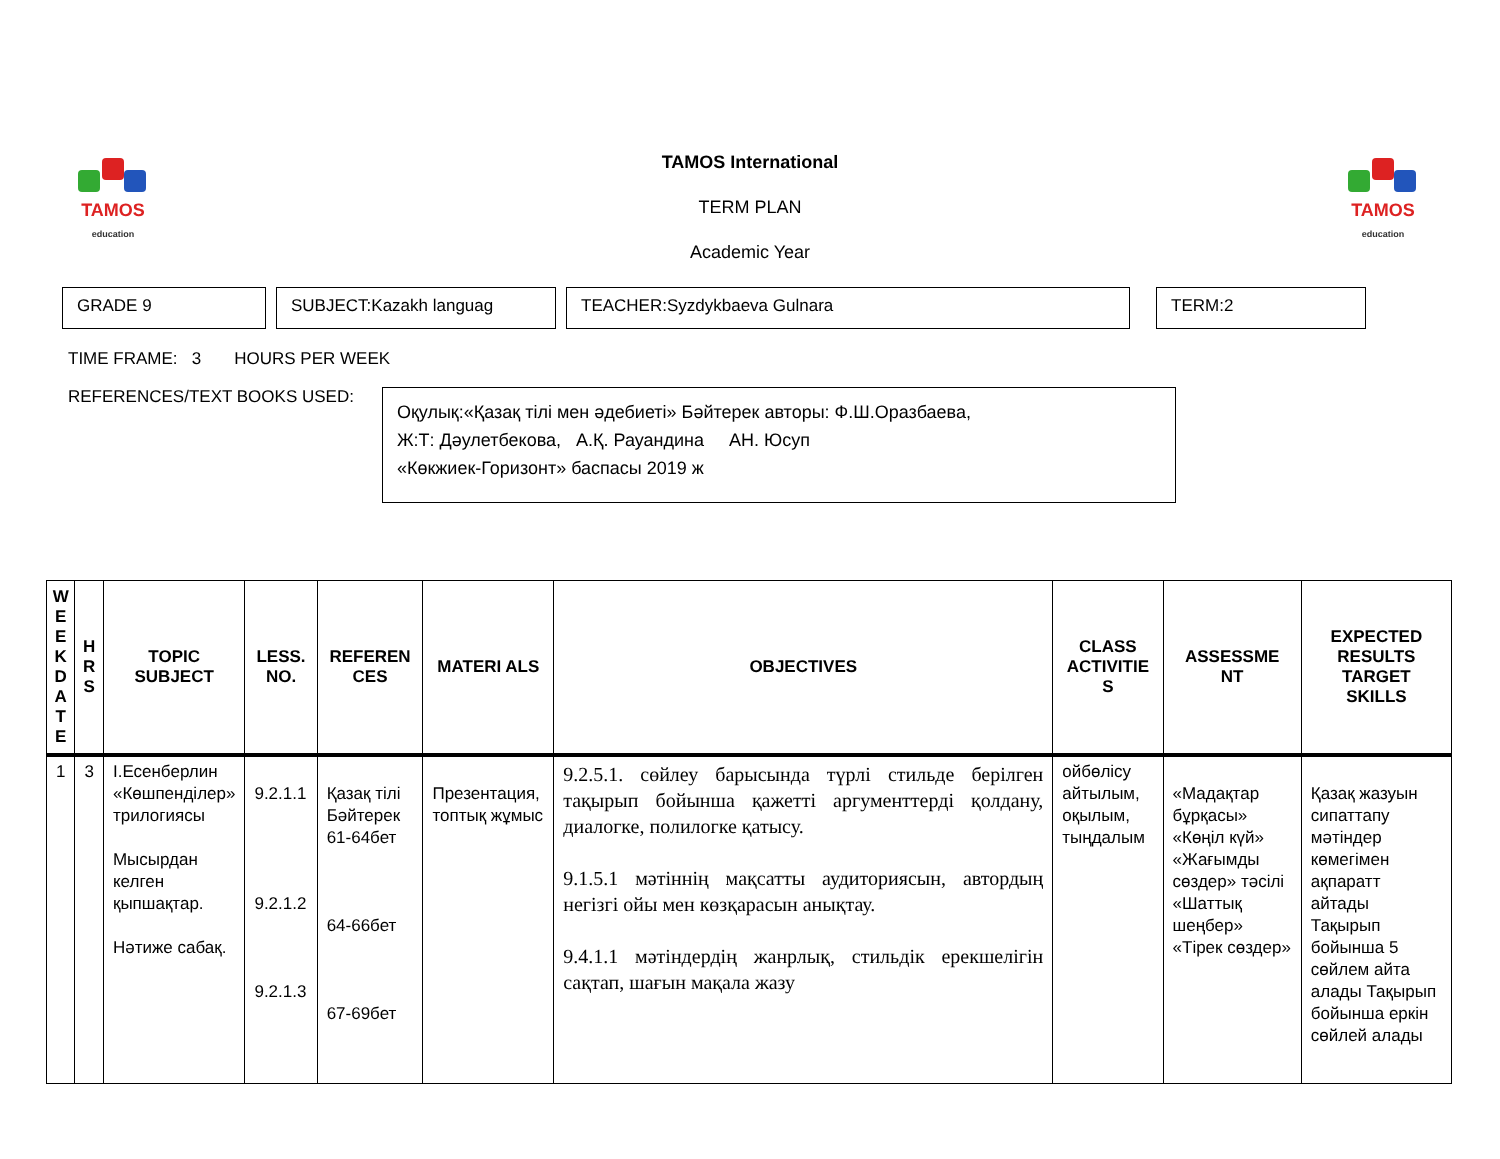TAMOS
education
TAMOS
education
TAMOS International
TERM PLAN
Academic Year
GRADE 9 SUBJECT:Kazakh languag TEACHER:Syzdykbaeva Gulnara TERM:2
TIME FRAME: 3 HOURS PER WEEK
REFERENCES/TEXT BOOKS USED:
Оқулық:«Қазақ тілі мен әдебиеті» Бәйтерек авторы: Ф.Ш.Оразбаева,
Ж:Т: Дәулетбекова, А.Қ. Рауандина АН. Юсуп
«Көкжиек-Горизонт» баспасы 2019 ж
| W E E K D A T E | H R S | TOPIC SUBJECT | LESS. NO. | REFEREN CES | MATERI ALS | OBJECTIVES | CLASS ACTIVITIE S | ASSESSME NT | EXPECTED RESULTS TARGET SKILLS |
| --- | --- | --- | --- | --- | --- | --- | --- | --- | --- |
| 1 | 3 | І.Есенберлин «Көшпенділер» трилогиясы Мысырдан келген қыпшақтар. Нәтиже сабақ. | 9.2.1.1 9.2.1.2 9.2.1.3 | Қазақ тілі Бәйтерек 61-64бет 64-66бет 67-69бет | Презентация, топтық жұмыс | 9.2.5.1. сөйлеу барысында түрлі стильде берілген тақырып бойынша қажетті аргументтерді қолдану, диалогке, полилогке қатысу. 9.1.5.1 мәтіннің мақсатты аудиториясын, автордың негізгі ойы мен көзқарасын анықтау. 9.4.1.1 мәтіндердің жанрлық, стильдік ерекшелігін сақтап, шағын мақала жазу | ойбөлісу айтылым, оқылым, тыңдалым | «Мадақтар бұрқасы» «Көңіл күй» «Жағымды сөздер» тәсілі «Шаттық шеңбер» «Тірек сөздер» | Қазақ жазуын сипаттапу мәтіндер көмегімен ақпаратт айтады Тақырып бойынша 5 сөйлем айта алады Тақырып бойынша еркін сөйлей алады |